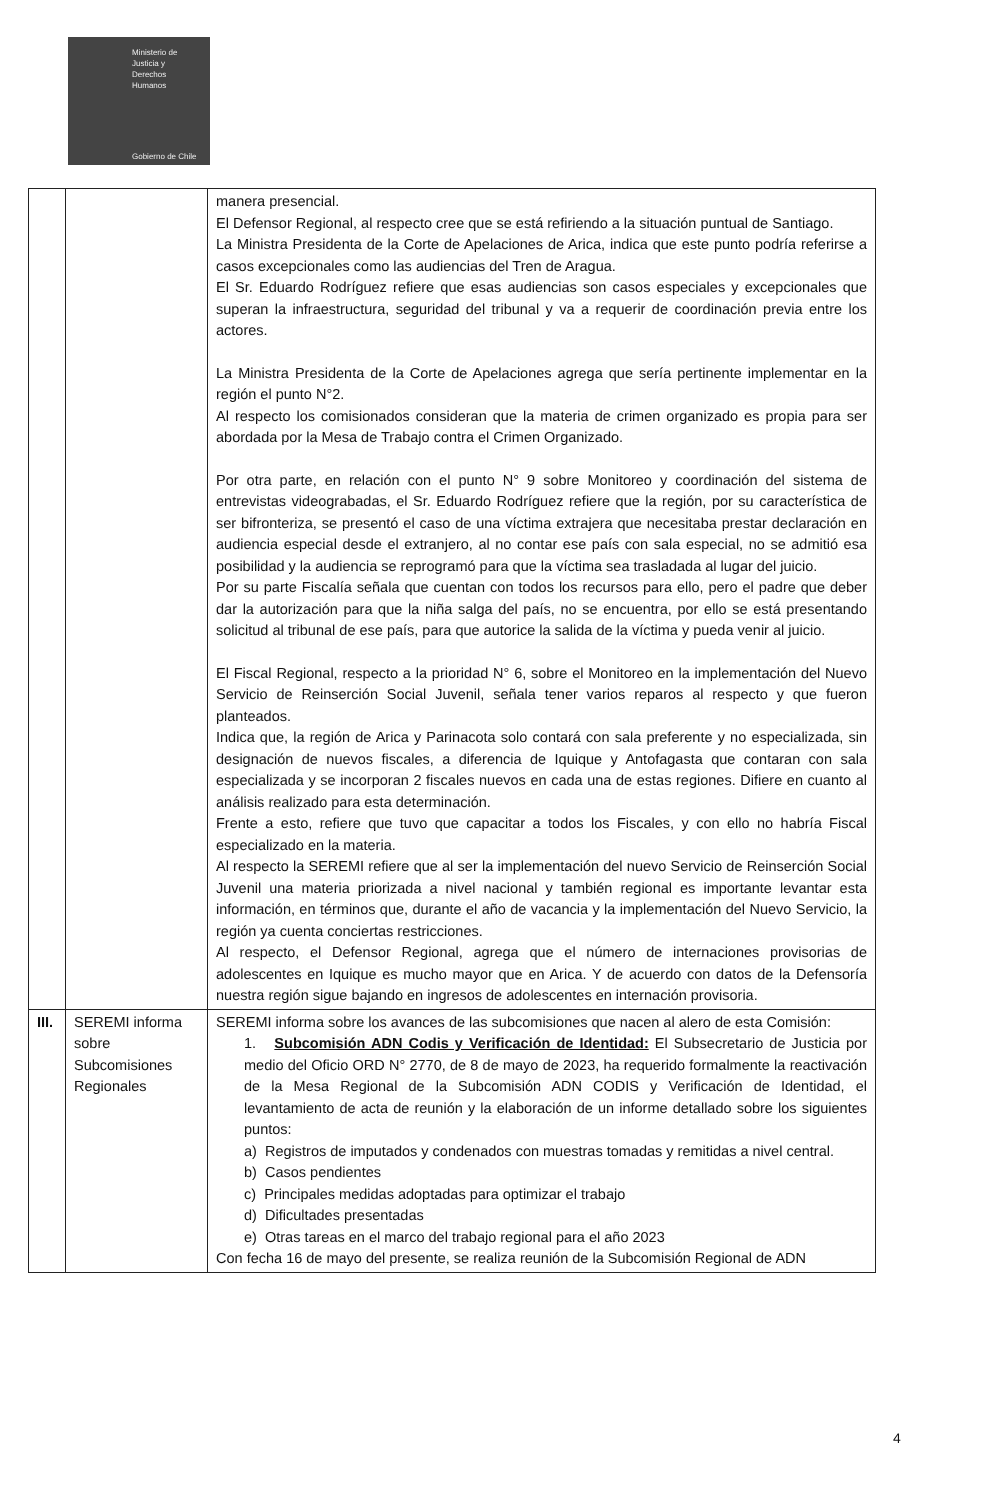Ministerio de
Justicia y
Derechos
Humanos
Gobierno de Chile
| | | manera presencial. El Defensor Regional, al respecto cree que se está refiriendo a la situación puntual de Santiago. La Ministra Presidenta de la Corte de Apelaciones de Arica, indica que este punto podría referirse a casos excepcionales como las audiencias del Tren de Aragua. El Sr. Eduardo Rodríguez refiere que esas audiencias son casos especiales y excepcionales que superan la infraestructura, seguridad del tribunal y va a requerir de coordinación previa entre los actores. La Ministra Presidenta de la Corte de Apelaciones agrega que sería pertinente implementar en la región el punto N°2. Al respecto los comisionados consideran que la materia de crimen organizado es propia para ser abordada por la Mesa de Trabajo contra el Crimen Organizado. Por otra parte, en relación con el punto N° 9 sobre Monitoreo y coordinación del sistema de entrevistas videograbadas, el Sr. Eduardo Rodríguez refiere que la región, por su característica de ser bifronteriza, se presentó el caso de una víctima extrajera que necesitaba prestar declaración en audiencia especial desde el extranjero, al no contar ese país con sala especial, no se admitió esa posibilidad y la audiencia se reprogramó para que la víctima sea trasladada al lugar del juicio. Por su parte Fiscalía señala que cuentan con todos los recursos para ello, pero el padre que deber dar la autorización para que la niña salga del país, no se encuentra, por ello se está presentando solicitud al tribunal de ese país, para que autorice la salida de la víctima y pueda venir al juicio. El Fiscal Regional, respecto a la prioridad N° 6, sobre el Monitoreo en la implementación del Nuevo Servicio de Reinserción Social Juvenil, señala tener varios reparos al respecto y que fueron planteados. Indica que, la región de Arica y Parinacota solo contará con sala preferente y no especializada, sin designación de nuevos fiscales, a diferencia de Iquique y Antofagasta que contaran con sala especializada y se incorporan 2 fiscales nuevos en cada una de estas regiones. Difiere en cuanto al análisis realizado para esta determinación. Frente a esto, refiere que tuvo que capacitar a todos los Fiscales, y con ello no habría Fiscal especializado en la materia. Al respecto la SEREMI refiere que al ser la implementación del nuevo Servicio de Reinserción Social Juvenil una materia priorizada a nivel nacional y también regional es importante levantar esta información, en términos que, durante el año de vacancia y la implementación del Nuevo Servicio, la región ya cuenta conciertas restricciones. Al respecto, el Defensor Regional, agrega que el número de internaciones provisorias de adolescentes en Iquique es mucho mayor que en Arica. Y de acuerdo con datos de la Defensoría nuestra región sigue bajando en ingresos de adolescentes en internación provisoria. |
| III. | SEREMI informa sobre Subcomisiones Regionales | SEREMI informa sobre los avances de las subcomisiones que nacen al alero de esta Comisión: 1. Subcomisión ADN Codis y Verificación de Identidad: El Subsecretario de Justicia por medio del Oficio ORD N° 2770, de 8 de mayo de 2023, ha requerido formalmente la reactivación de la Mesa Regional de la Subcomisión ADN CODIS y Verificación de Identidad, el levantamiento de acta de reunión y la elaboración de un informe detallado sobre los siguientes puntos: a) Registros de imputados y condenados con muestras tomadas y remitidas a nivel central. b) Casos pendientes c) Principales medidas adoptadas para optimizar el trabajo d) Dificultades presentadas e) Otras tareas en el marco del trabajo regional para el año 2023 Con fecha 16 de mayo del presente, se realiza reunión de la Subcomisión Regional de ADN |
4